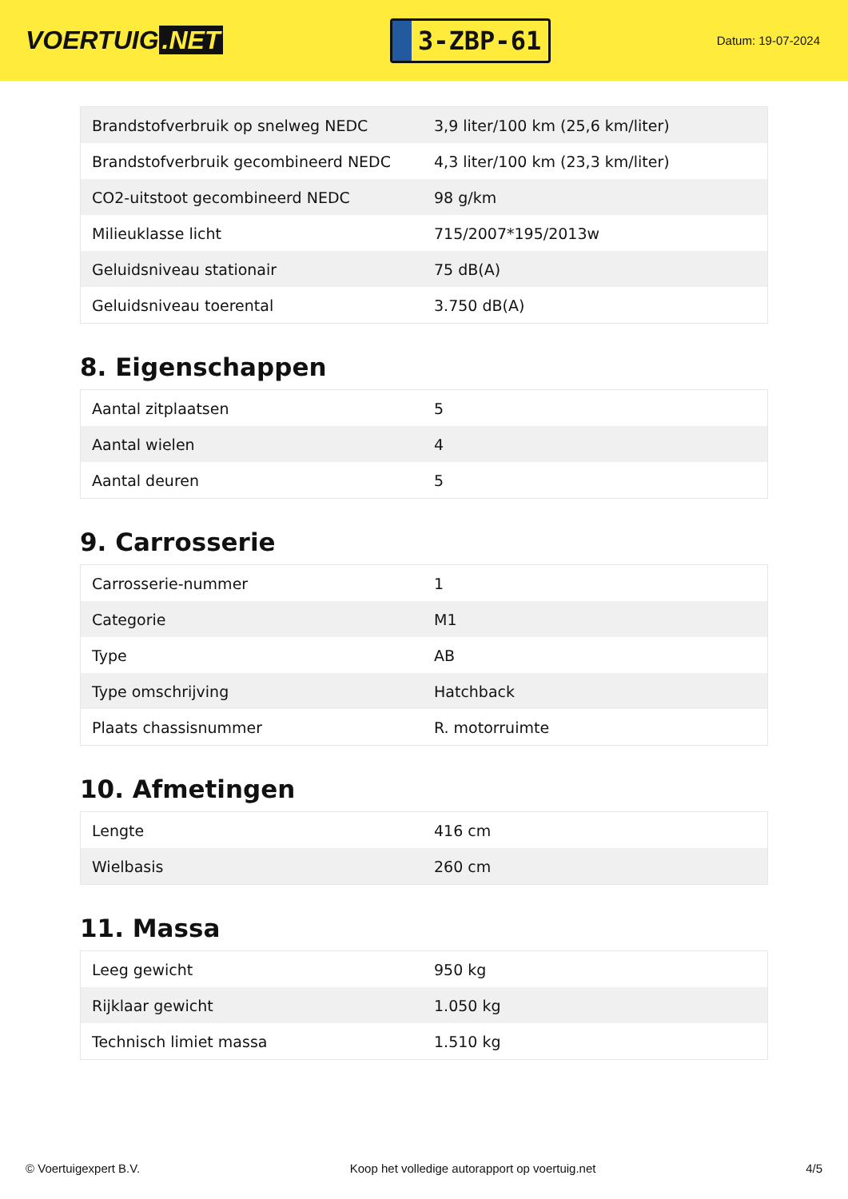VOERTUIG.NET
3-ZBP-61
Datum: 19-07-2024
| Brandstofverbruik op snelweg NEDC | 3,9 liter/100 km (25,6 km/liter) |
| Brandstofverbruik gecombineerd NEDC | 4,3 liter/100 km (23,3 km/liter) |
| CO2-uitstoot gecombineerd NEDC | 98 g/km |
| Milieuklasse licht | 715/2007*195/2013w |
| Geluidsniveau stationair | 75 dB(A) |
| Geluidsniveau toerental | 3.750 dB(A) |
8. Eigenschappen
| Aantal zitplaatsen | 5 |
| Aantal wielen | 4 |
| Aantal deuren | 5 |
9. Carrosserie
| Carrosserie-nummer | 1 |
| Categorie | M1 |
| Type | AB |
| Type omschrijving | Hatchback |
| Plaats chassisnummer | R. motorruimte |
10. Afmetingen
| Lengte | 416 cm |
| Wielbasis | 260 cm |
11. Massa
| Leeg gewicht | 950 kg |
| Rijklaar gewicht | 1.050 kg |
| Technisch limiet massa | 1.510 kg |
© Voertuigexpert B.V. Koop het volledige autorapport op voertuig.net 4/5